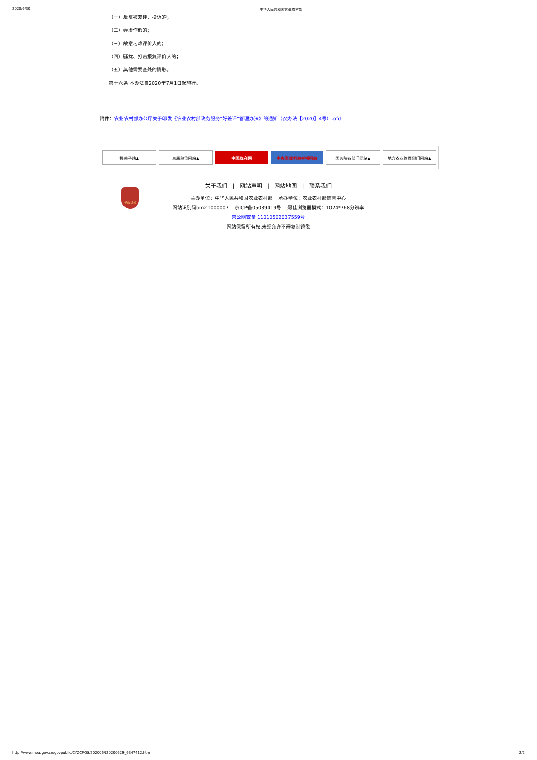2020/6/30 中华人民共和国农业农村部
（一）反复被差评、投诉的；
（二）弄虚作假的；
（三）故意刁难评价人的；
（四）骚扰、打击报复评价人的；
（五）其他需要查处的情形。
第十六条 本办法自2020年7月1日起施行。
附件：农业农村部办公厅关于印发《农业农村部政务服务“好差评”管理办法》的通知（农办法【2020】4号）.ofd
机关子站▲ 直属单位网站▲ 中国政府网 中央国家机关举报网站 国务院各部门网站▲ 地方农业管理部门网站▲
党政机关
关于我们 | 网站声明 | 网站地图 | 联系我们
主办单位：中华人民共和国农业农村部 承办单位：农业农村部信息中心
网站识别码bm21000007 京ICP备05039419号 最佳浏览器模式：1024*768分辨率
京公网安备 11010502037559号
网站保留所有权,未经允许不得复制镜像
http://www.moa.gov.cn/govpublic/CYZCFGS/202006/t20200629_6347412.htm 2/2